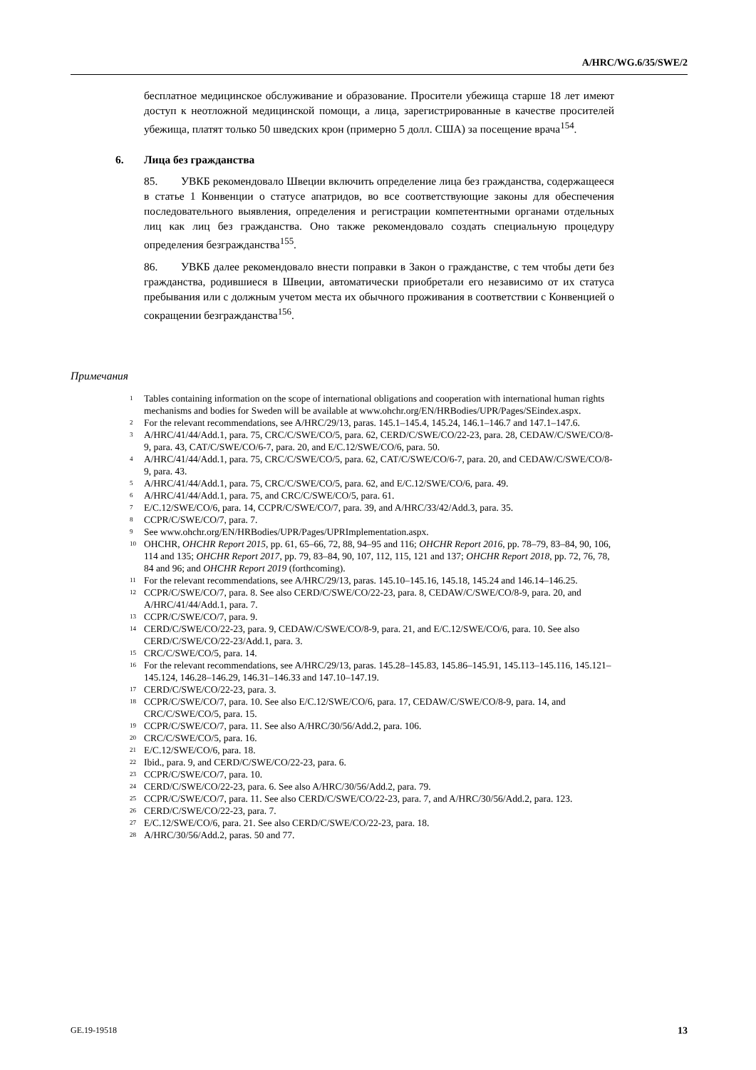A/HRC/WG.6/35/SWE/2
бесплатное медицинское обслуживание и образование. Просители убежища старше 18 лет имеют доступ к неотложной медицинской помощи, а лица, зарегистрированные в качестве просителей убежища, платят только 50 шведских крон (примерно 5 долл. США) за посещение врача<sup>154</sup>.
6. Лица без гражданства
85. УВКБ рекомендовало Швеции включить определение лица без гражданства, содержащееся в статье 1 Конвенции о статусе апатридов, во все соответствующие законы для обеспечения последовательного выявления, определения и регистрации компетентными органами отдельных лиц как лиц без гражданства. Оно также рекомендовало создать специальную процедуру определения безгражданства<sup>155</sup>.
86. УВКБ далее рекомендовало внести поправки в Закон о гражданстве, с тем чтобы дети без гражданства, родившиеся в Швеции, автоматически приобретали его независимо от их статуса пребывания или с должным учетом места их обычного проживания в соответствии с Конвенцией о сокращении безгражданства<sup>156</sup>.
Примечания
<sup>1</sup> Tables containing information on the scope of international obligations and cooperation with international human rights mechanisms and bodies for Sweden will be available at www.ohchr.org/EN/HRBodies/UPR/Pages/SEindex.aspx.
<sup>2</sup> For the relevant recommendations, see A/HRC/29/13, paras. 145.1–145.4, 145.24, 146.1–146.7 and 147.1–147.6.
<sup>3</sup> A/HRC/41/44/Add.1, para. 75, CRC/C/SWE/CO/5, para. 62, CERD/C/SWE/CO/22-23, para. 28, CEDAW/C/SWE/CO/8-9, para. 43, CAT/C/SWE/CO/6-7, para. 20, and E/C.12/SWE/CO/6, para. 50.
<sup>4</sup> A/HRC/41/44/Add.1, para. 75, CRC/C/SWE/CO/5, para. 62, CAT/C/SWE/CO/6-7, para. 20, and CEDAW/C/SWE/CO/8-9, para. 43.
<sup>5</sup> A/HRC/41/44/Add.1, para. 75, CRC/C/SWE/CO/5, para. 62, and E/C.12/SWE/CO/6, para. 49.
<sup>6</sup> A/HRC/41/44/Add.1, para. 75, and CRC/C/SWE/CO/5, para. 61.
<sup>7</sup> E/C.12/SWE/CO/6, para. 14, CCPR/C/SWE/CO/7, para. 39, and A/HRC/33/42/Add.3, para. 35.
<sup>8</sup> CCPR/C/SWE/CO/7, para. 7.
<sup>9</sup> See www.ohchr.org/EN/HRBodies/UPR/Pages/UPRImplementation.aspx.
<sup>10</sup> OHCHR, OHCHR Report 2015, pp. 61, 65–66, 72, 88, 94–95 and 116; OHCHR Report 2016, pp. 78–79, 83–84, 90, 106, 114 and 135; OHCHR Report 2017, pp. 79, 83–84, 90, 107, 112, 115, 121 and 137; OHCHR Report 2018, pp. 72, 76, 78, 84 and 96; and OHCHR Report 2019 (forthcoming).
<sup>11</sup> For the relevant recommendations, see A/HRC/29/13, paras. 145.10–145.16, 145.18, 145.24 and 146.14–146.25.
<sup>12</sup> CCPR/C/SWE/CO/7, para. 8. See also CERD/C/SWE/CO/22-23, para. 8, CEDAW/C/SWE/CO/8-9, para. 20, and A/HRC/41/44/Add.1, para. 7.
<sup>13</sup> CCPR/C/SWE/CO/7, para. 9.
<sup>14</sup> CERD/C/SWE/CO/22-23, para. 9, CEDAW/C/SWE/CO/8-9, para. 21, and E/C.12/SWE/CO/6, para. 10. See also CERD/C/SWE/CO/22-23/Add.1, para. 3.
<sup>15</sup> CRC/C/SWE/CO/5, para. 14.
<sup>16</sup> For the relevant recommendations, see A/HRC/29/13, paras. 145.28–145.83, 145.86–145.91, 145.113–145.116, 145.121–145.124, 146.28–146.29, 146.31–146.33 and 147.10–147.19.
<sup>17</sup> CERD/C/SWE/CO/22-23, para. 3.
<sup>18</sup> CCPR/C/SWE/CO/7, para. 10. See also E/C.12/SWE/CO/6, para. 17, CEDAW/C/SWE/CO/8-9, para. 14, and CRC/C/SWE/CO/5, para. 15.
<sup>19</sup> CCPR/C/SWE/CO/7, para. 11. See also A/HRC/30/56/Add.2, para. 106.
<sup>20</sup> CRC/C/SWE/CO/5, para. 16.
<sup>21</sup> E/C.12/SWE/CO/6, para. 18.
<sup>22</sup> Ibid., para. 9, and CERD/C/SWE/CO/22-23, para. 6.
<sup>23</sup> CCPR/C/SWE/CO/7, para. 10.
<sup>24</sup> CERD/C/SWE/CO/22-23, para. 6. See also A/HRC/30/56/Add.2, para. 79.
<sup>25</sup> CCPR/C/SWE/CO/7, para. 11. See also CERD/C/SWE/CO/22-23, para. 7, and A/HRC/30/56/Add.2, para. 123.
<sup>26</sup> CERD/C/SWE/CO/22-23, para. 7.
<sup>27</sup> E/C.12/SWE/CO/6, para. 21. See also CERD/C/SWE/CO/22-23, para. 18.
<sup>28</sup> A/HRC/30/56/Add.2, paras. 50 and 77.
GE.19-19518 13